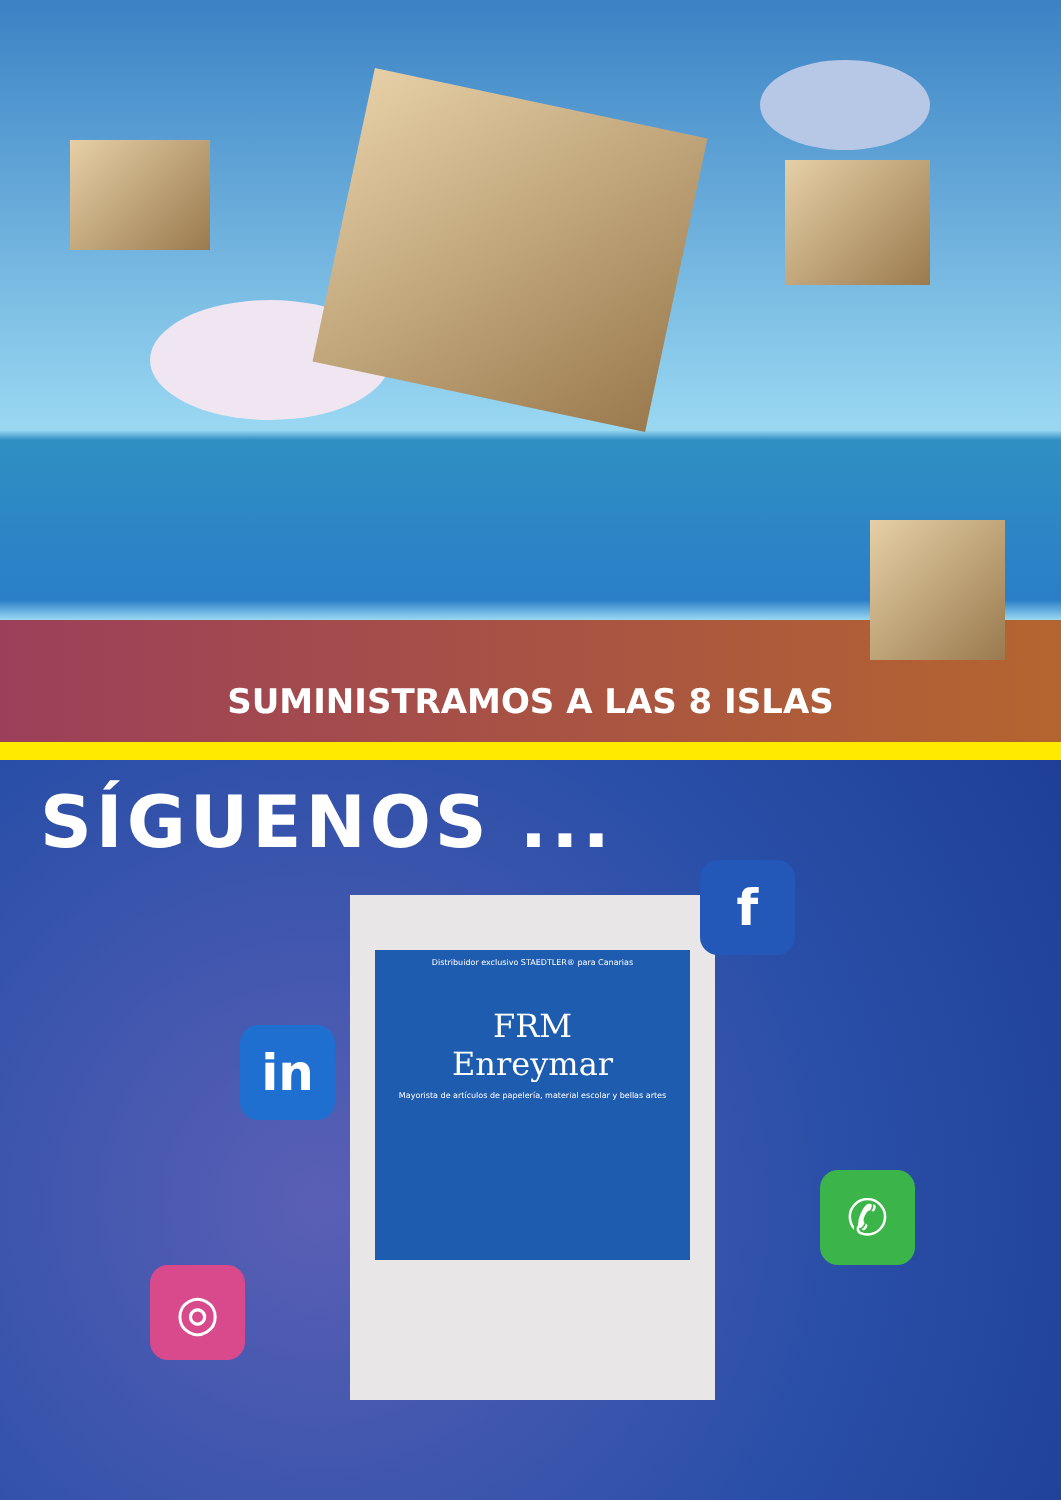SUMINISTRAMOS A LAS 8 ISLAS
SÍGUENOS ...
Distribuidor exclusivo STAEDTLER® para Canarias
FRM
Enreymar
Mayorista de artículos de papelería, material escolar y bellas artes
in
f
✆
◎